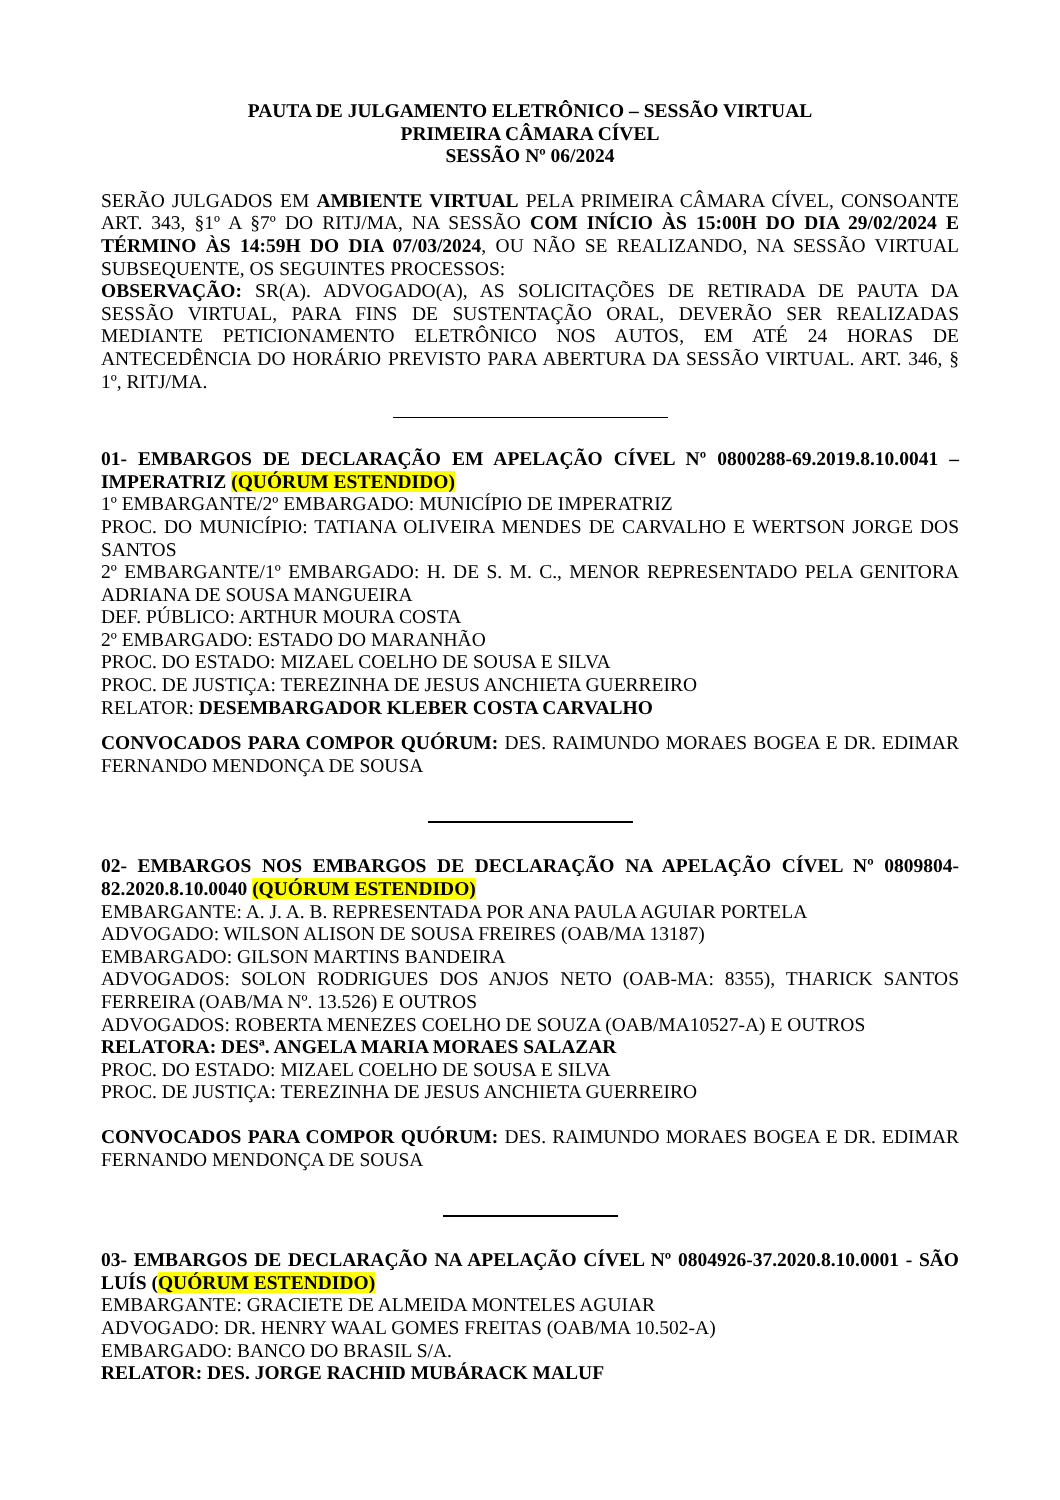PAUTA DE JULGAMENTO ELETRÔNICO – SESSÃO VIRTUAL
PRIMEIRA CÂMARA CÍVEL
SESSÃO Nº 06/2024
SERÃO JULGADOS EM AMBIENTE VIRTUAL PELA PRIMEIRA CÂMARA CÍVEL, CONSOANTE ART. 343, §1º A §7º DO RITJ/MA, NA SESSÃO COM INÍCIO ÀS 15:00H DO DIA 29/02/2024 E TÉRMINO ÀS 14:59H DO DIA 07/03/2024, OU NÃO SE REALIZANDO, NA SESSÃO VIRTUAL SUBSEQUENTE, OS SEGUINTES PROCESSOS:
OBSERVAÇÃO: SR(A). ADVOGADO(A), AS SOLICITAÇÕES DE RETIRADA DE PAUTA DA SESSÃO VIRTUAL, PARA FINS DE SUSTENTAÇÃO ORAL, DEVERÃO SER REALIZADAS MEDIANTE PETICIONAMENTO ELETRÔNICO NOS AUTOS, EM ATÉ 24 HORAS DE ANTECEDÊNCIA DO HORÁRIO PREVISTO PARA ABERTURA DA SESSÃO VIRTUAL. ART. 346, § 1º, RITJ/MA.
01- EMBARGOS DE DECLARAÇÃO EM APELAÇÃO CÍVEL Nº 0800288-69.2019.8.10.0041 – IMPERATRIZ (QUÓRUM ESTENDIDO)
1º EMBARGANTE/2º EMBARGADO: MUNICÍPIO DE IMPERATRIZ
PROC. DO MUNICÍPIO: TATIANA OLIVEIRA MENDES DE CARVALHO E WERTSON JORGE DOS SANTOS
2º EMBARGANTE/1º EMBARGADO: H. DE S. M. C., MENOR REPRESENTADO PELA GENITORA ADRIANA DE SOUSA MANGUEIRA
DEF. PÚBLICO: ARTHUR MOURA COSTA
2º EMBARGADO: ESTADO DO MARANHÃO
PROC. DO ESTADO: MIZAEL COELHO DE SOUSA E SILVA
PROC. DE JUSTIÇA: TEREZINHA DE JESUS ANCHIETA GUERREIRO
RELATOR: DESEMBARGADOR KLEBER COSTA CARVALHO
CONVOCADOS PARA COMPOR QUÓRUM: DES. RAIMUNDO MORAES BOGEA E DR. EDIMAR FERNANDO MENDONÇA DE SOUSA
02- EMBARGOS NOS EMBARGOS DE DECLARAÇÃO NA APELAÇÃO CÍVEL Nº 0809804-82.2020.8.10.0040 (QUÓRUM ESTENDIDO)
EMBARGANTE: A. J. A. B. REPRESENTADA POR ANA PAULA AGUIAR PORTELA
ADVOGADO: WILSON ALISON DE SOUSA FREIRES (OAB/MA 13187)
EMBARGADO: GILSON MARTINS BANDEIRA
ADVOGADOS: SOLON RODRIGUES DOS ANJOS NETO (OAB-MA: 8355), THARICK SANTOS FERREIRA (OAB/MA Nº. 13.526) E OUTROS
ADVOGADOS: ROBERTA MENEZES COELHO DE SOUZA (OAB/MA10527-A) E OUTROS
RELATORA: DESª. ANGELA MARIA MORAES SALAZAR
PROC. DO ESTADO: MIZAEL COELHO DE SOUSA E SILVA
PROC. DE JUSTIÇA: TEREZINHA DE JESUS ANCHIETA GUERREIRO
CONVOCADOS PARA COMPOR QUÓRUM: DES. RAIMUNDO MORAES BOGEA E DR. EDIMAR FERNANDO MENDONÇA DE SOUSA
03- EMBARGOS DE DECLARAÇÃO NA APELAÇÃO CÍVEL Nº 0804926-37.2020.8.10.0001 - SÃO LUÍS (QUÓRUM ESTENDIDO)
EMBARGANTE: GRACIETE DE ALMEIDA MONTELES AGUIAR
ADVOGADO: DR. HENRY WAAL GOMES FREITAS (OAB/MA 10.502-A)
EMBARGADO: BANCO DO BRASIL S/A.
RELATOR: DES. JORGE RACHID MUBÁRACK MALUF